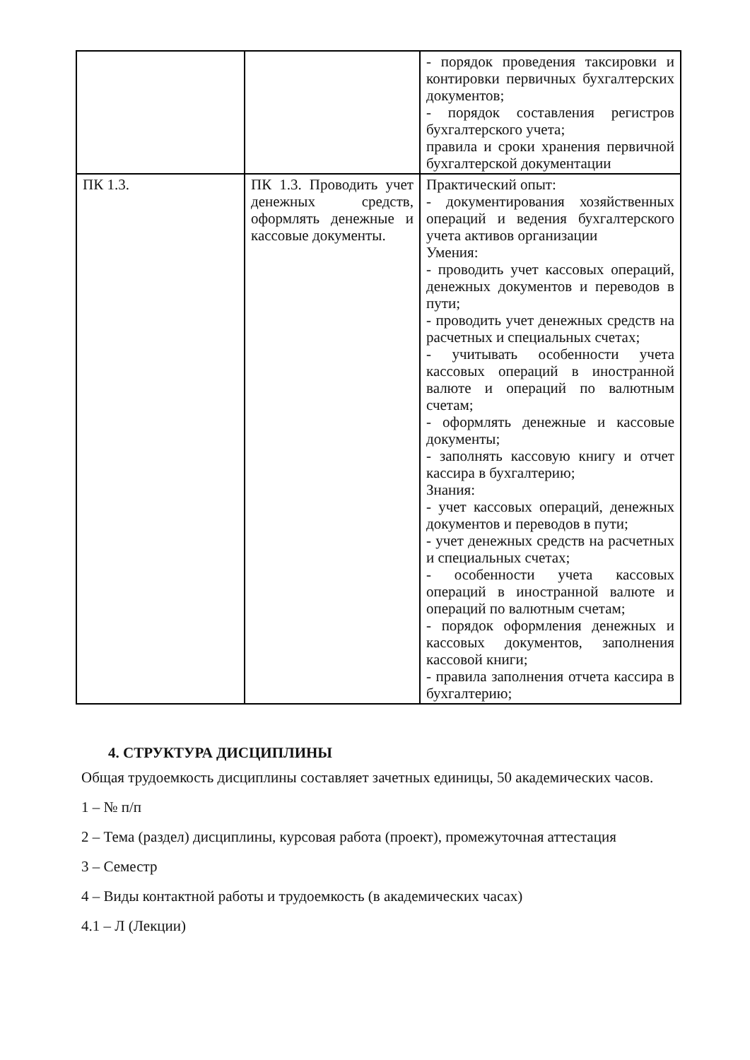| | | - порядок проведения таксировки и контировки первичных бухгалтерских документов; - порядок составления регистров бухгалтерского учета; правила и сроки хранения первичной бухгалтерской документации |
| ПК 1.3. | ПК 1.3. Проводить учет денежных средств, оформлять денежные и кассовые документы. | Практический опыт: - документирования хозяйственных операций и ведения бухгалтерского учета активов организации Умения: - проводить учет кассовых операций, денежных документов и переводов в пути; - проводить учет денежных средств на расчетных и специальных счетах; - учитывать особенности учета кассовых операций в иностранной валюте и операций по валютным счетам; - оформлять денежные и кассовые документы; - заполнять кассовую книгу и отчет кассира в бухгалтерию; Знания: - учет кассовых операций, денежных документов и переводов в пути; - учет денежных средств на расчетных и специальных счетах; - особенности учета кассовых операций в иностранной валюте и операций по валютным счетам; - порядок оформления денежных и кассовых документов, заполнения кассовой книги; - правила заполнения отчета кассира в бухгалтерию; |
4. СТРУКТУРА ДИСЦИПЛИНЫ
Общая трудоемкость дисциплины составляет зачетных единицы, 50 академических часов.
1 – № п/п
2 – Тема (раздел) дисциплины, курсовая работа (проект), промежуточная аттестация
3 – Семестр
4 – Виды контактной работы и трудоемкость (в академических часах)
4.1 – Л (Лекции)